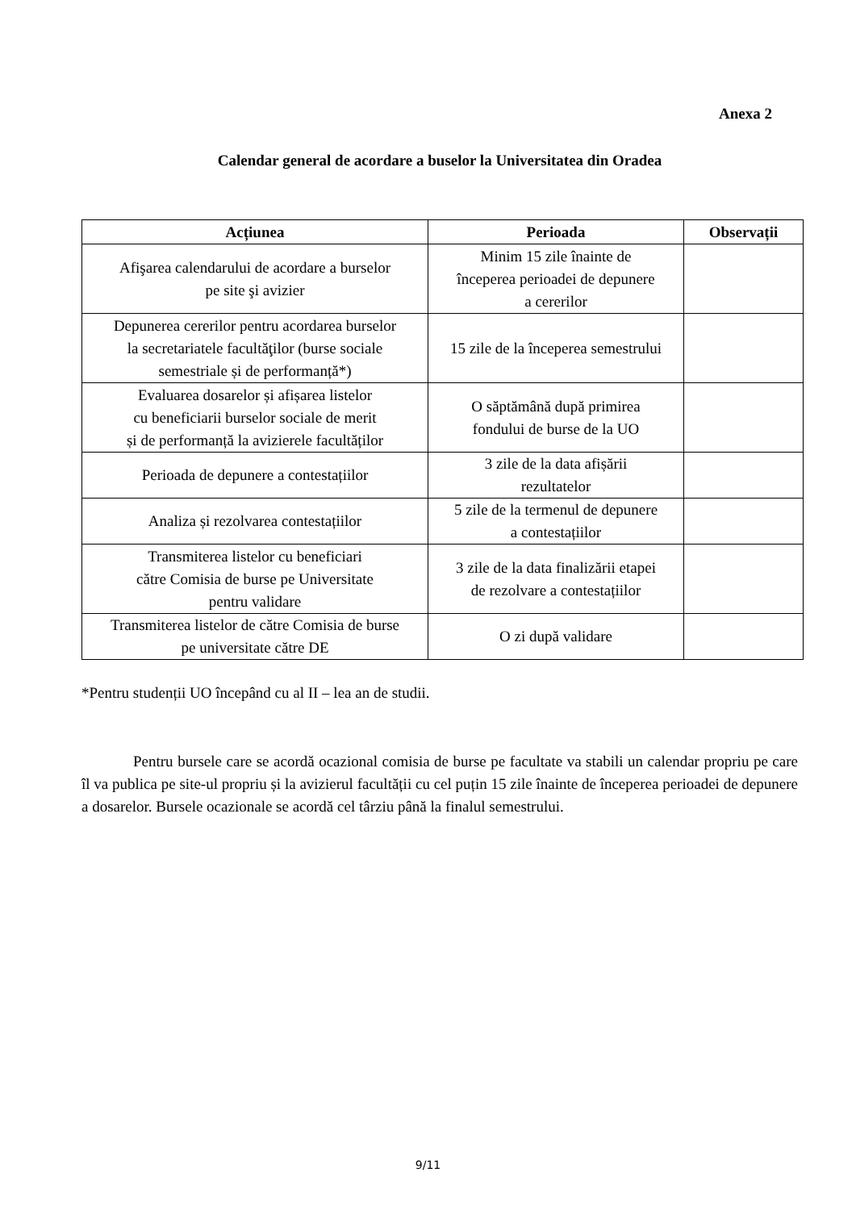Anexa 2
Calendar general de acordare a buselor la Universitatea din Oradea
| Acțiunea | Perioada | Observații |
| --- | --- | --- |
| Afişarea calendarului de acordare a burselor pe site şi avizier | Minim 15 zile înainte de începerea perioadei de depunere a cererilor | |
| Depunerea cererilor pentru acordarea burselor la secretariatele facultăţilor (burse sociale semestriale și de performanță*) | 15 zile de la începerea semestrului | |
| Evaluarea dosarelor și afișarea listelor cu beneficiarii burselor sociale de merit și de performanță la avizierele facultăților | O săptămână după primirea fondului de burse de la UO | |
| Perioada de depunere a contestațiilor | 3 zile de la data afișării rezultatelor | |
| Analiza și rezolvarea contestațiilor | 5 zile de la termenul de depunere a contestațiilor | |
| Transmiterea listelor cu beneficiari către Comisia de burse pe Universitate pentru validare | 3 zile de la data finalizării etapei de rezolvare a contestațiilor | |
| Transmiterea listelor de către Comisia de burse pe universitate către DE | O zi după validare | |
*Pentru studenții UO începând cu al II – lea an de studii.
Pentru bursele care se acordă ocazional comisia de burse pe facultate va stabili un calendar propriu pe care îl va publica pe site-ul propriu și la avizierul facultății cu cel puțin 15 zile înainte de începerea perioadei de depunere a dosarelor. Bursele ocazionale se acordă cel târziu până la finalul semestrului.
9/11